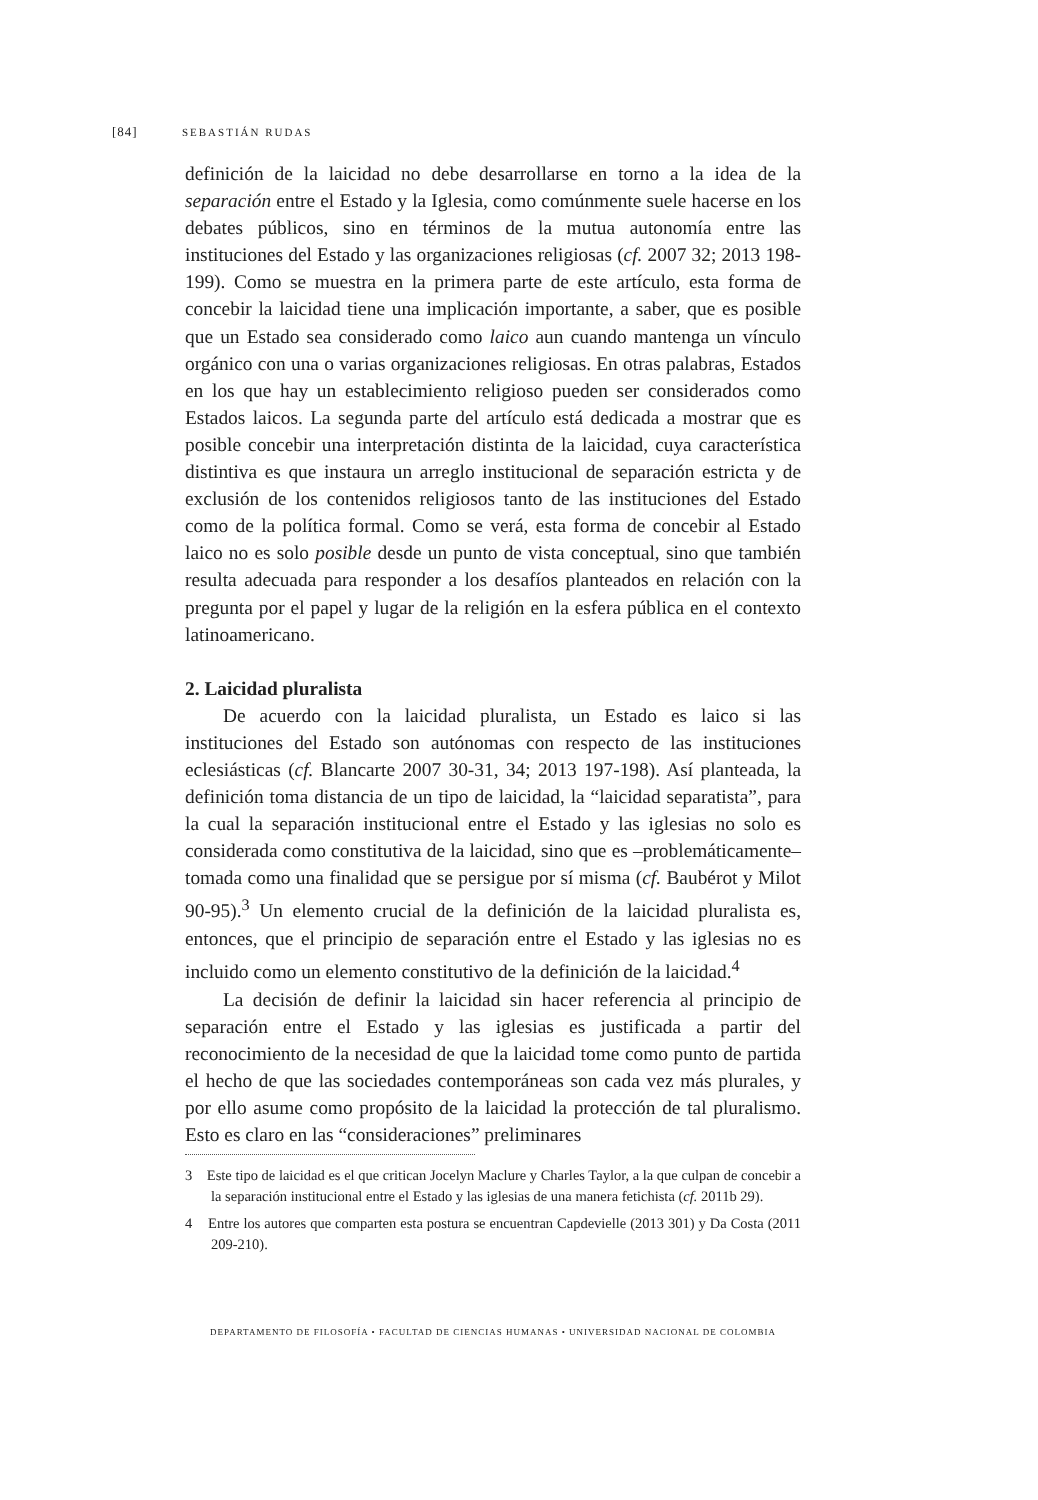[84] SEBASTIÁN RUDAS
definición de la laicidad no debe desarrollarse en torno a la idea de la separación entre el Estado y la Iglesia, como comúnmente suele hacerse en los debates públicos, sino en términos de la mutua autonomía entre las instituciones del Estado y las organizaciones religiosas (cf. 2007 32; 2013 198-199). Como se muestra en la primera parte de este artículo, esta forma de concebir la laicidad tiene una implicación importante, a saber, que es posible que un Estado sea considerado como laico aun cuando mantenga un vínculo orgánico con una o varias organizaciones religiosas. En otras palabras, Estados en los que hay un establecimiento religioso pueden ser considerados como Estados laicos. La segunda parte del artículo está dedicada a mostrar que es posible concebir una interpretación distinta de la laicidad, cuya característica distintiva es que instaura un arreglo institucional de separación estricta y de exclusión de los contenidos religiosos tanto de las instituciones del Estado como de la política formal. Como se verá, esta forma de concebir al Estado laico no es solo posible desde un punto de vista conceptual, sino que también resulta adecuada para responder a los desafíos planteados en relación con la pregunta por el papel y lugar de la religión en la esfera pública en el contexto latinoamericano.
2. Laicidad pluralista
De acuerdo con la laicidad pluralista, un Estado es laico si las instituciones del Estado son autónomas con respecto de las instituciones eclesiásticas (cf. Blancarte 2007 30-31, 34; 2013 197-198). Así planteada, la definición toma distancia de un tipo de laicidad, la “laicidad separatista”, para la cual la separación institucional entre el Estado y las iglesias no solo es considerada como constitutiva de la laicidad, sino que es –problemáticamente– tomada como una finalidad que se persigue por sí misma (cf. Baubérot y Milot 90-95).<sup>3</sup> Un elemento crucial de la definición de la laicidad pluralista es, entonces, que el principio de separación entre el Estado y las iglesias no es incluido como un elemento constitutivo de la definición de la laicidad.<sup>4</sup>
La decisión de definir la laicidad sin hacer referencia al principio de separación entre el Estado y las iglesias es justificada a partir del reconocimiento de la necesidad de que la laicidad tome como punto de partida el hecho de que las sociedades contemporáneas son cada vez más plurales, y por ello asume como propósito de la laicidad la protección de tal pluralismo. Esto es claro en las “consideraciones” preliminares
3 Este tipo de laicidad es el que critican Jocelyn Maclure y Charles Taylor, a la que culpan de concebir a la separación institucional entre el Estado y las iglesias de una manera fetichista (cf. 2011b 29).
4 Entre los autores que comparten esta postura se encuentran Capdevielle (2013 301) y Da Costa (2011 209-210).
DEPARTAMENTO DE FILOSOFÍA • FACULTAD DE CIENCIAS HUMANAS • UNIVERSIDAD NACIONAL DE COLOMBIA